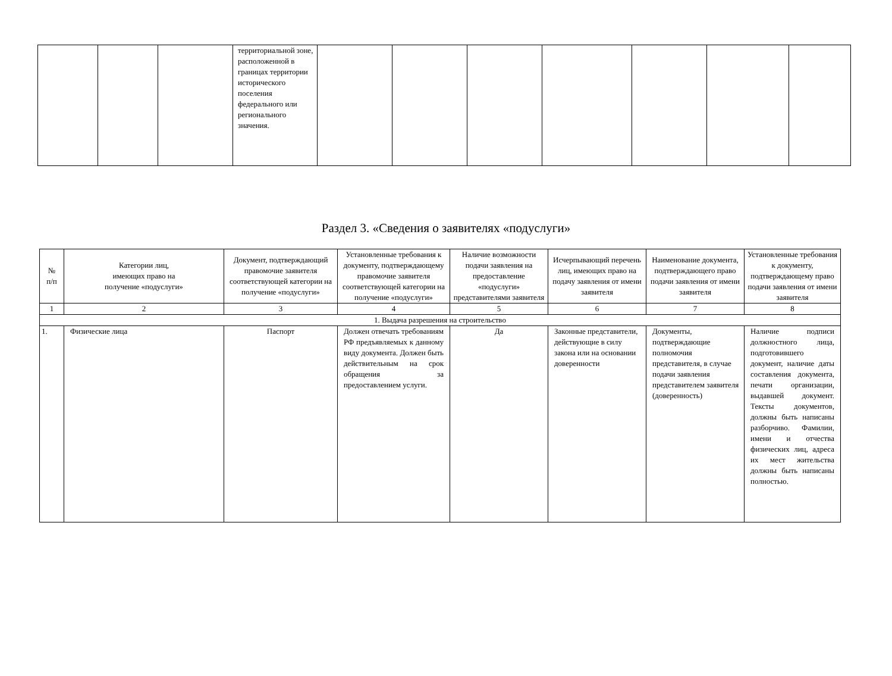| | | | территориальной зоне, расположенной в границах территории исторического поселения федерального или регионального значения. | | | | | | | |
Раздел 3. «Сведения о заявителях «подуслуги»
| № п/п | Категории лиц, имеющих право на получение «подуслуги» | Документ, подтверждающий правомочие заявителя соответствующей категории на получение «подуслуги» | Установленные требования к документу, подтверждающему правомочие заявителя соответствующей категории на получение «подуслуги» | Наличие возможности подачи заявления на предоставление «подуслуги» представителями заявителя | Исчерпывающий перечень лиц, имеющих право на подачу заявления от имени заявителя | Наименование документа, подтверждающего право подачи заявления от имени заявителя | Установленные требования к документу, подтверждающему право подачи заявления от имени заявителя |
| --- | --- | --- | --- | --- | --- | --- | --- |
| 1 | 2 | 3 | 4 | 5 | 6 | 7 | 8 |
| 1. Выдача разрешения на строительство | | | | | | | |
| 1. | Физические лица | Паспорт | Должен отвечать требованиям РФ предъявляемых к данному виду документа. Должен быть действительным на срок обращения за предоставлением услуги. | Да | Законные представители, действующие в силу закона или на основании доверенности | Документы, подтверждающие полномочия представителя, в случае подачи заявления представителем заявителя (доверенность) | Наличие подписи должностного лица, подготовившего документ, наличие даты составления документа, печати организации, выдавшей документ. Тексты документов, должны быть написаны разборчиво. Фамилии, имени и отчества физических лиц, адреса их мест жительства должны быть написаны полностью. |